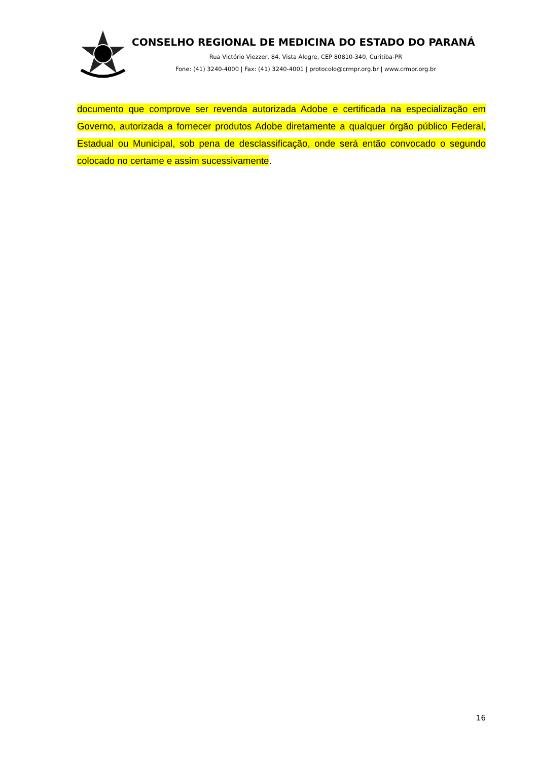CONSELHO REGIONAL DE MEDICINA DO ESTADO DO PARANÁ
Rua Victório Viezzer, 84, Vista Alegre, CEP 80810-340, Curitiba-PR
Fone: (41) 3240-4000 | Fax: (41) 3240-4001 | protocolo@crmpr.org.br | www.crmpr.org.br
documento que comprove ser revenda autorizada Adobe e certificada na especialização em Governo, autorizada a fornecer produtos Adobe diretamente a qualquer órgão público Federal, Estadual ou Municipal, sob pena de desclassificação, onde será então convocado o segundo colocado no certame e assim sucessivamente.
16